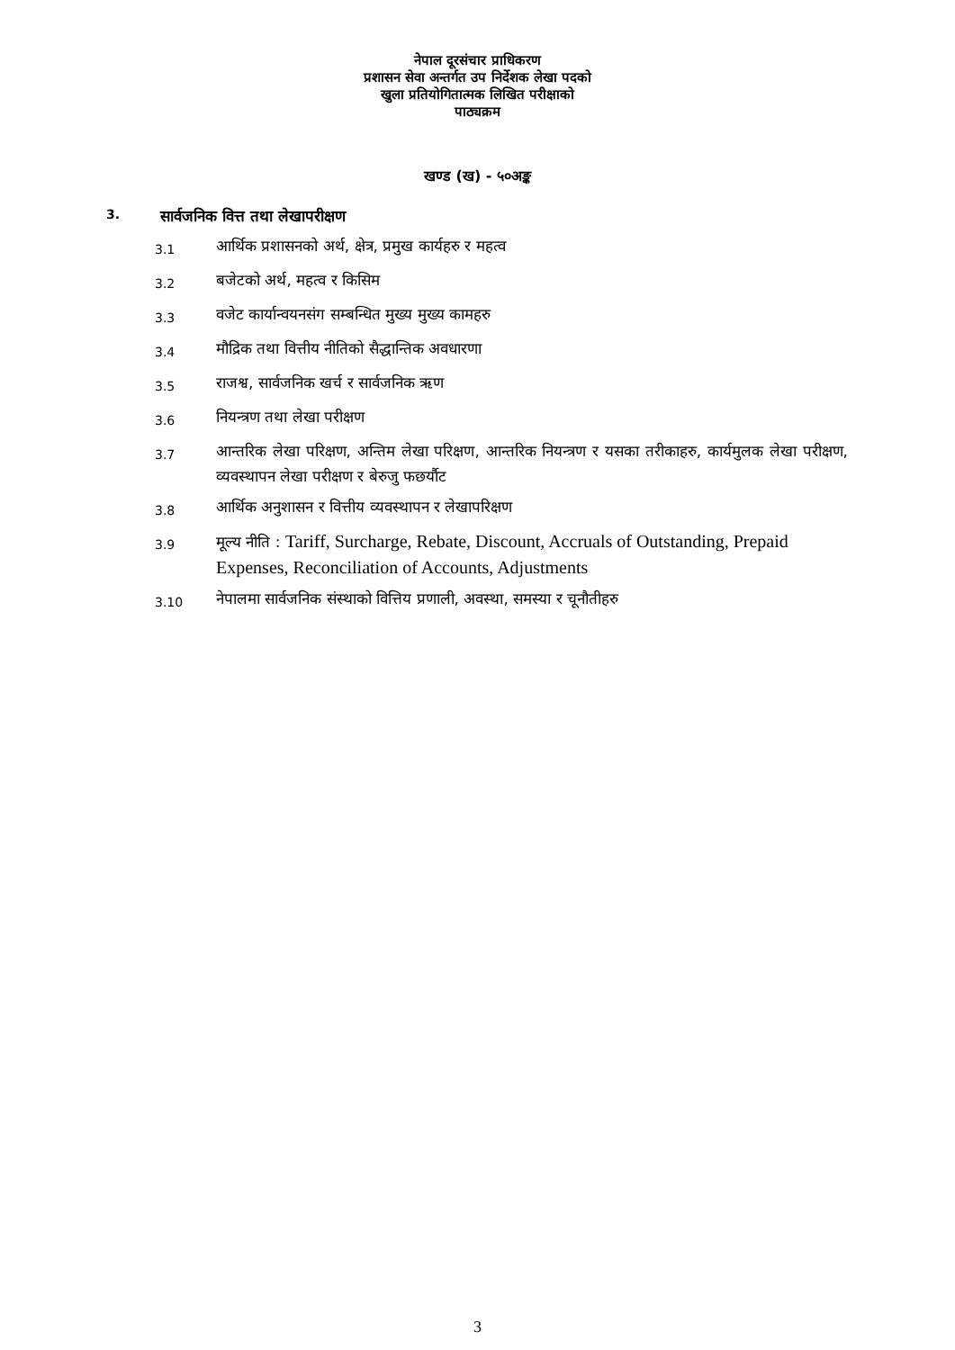नेपाल दूरसंचार प्राधिकरण
प्रशासन सेवा अन्तर्गत उप निर्देशक लेखा पदको
खुला प्रतियोगितात्मक लिखित परीक्षाको
पाठ्यक्रम
खण्ड (ख) - ५०अङ्क
3. सार्वजनिक वित्त तथा लेखापरीक्षण
3.1
आर्थिक प्रशासनको अर्थ, क्षेत्र, प्रमुख कार्यहरु र महत्व
3.2
बजेटको अर्थ, महत्व र किसिम
3.3
वजेट कार्यान्वयनसंग सम्बन्धित मुख्य मुख्य कामहरु
3.4
मौद्रिक तथा वित्तीय नीतिको सैद्धान्तिक अवधारणा
3.5
राजश्व, सार्वजनिक खर्च र सार्वजनिक ऋण
3.6
नियन्त्रण तथा लेखा परीक्षण
3.7
आन्तरिक लेखा परिक्षण, अन्तिम लेखा परिक्षण, आन्तरिक नियन्त्रण र यसका तरीकाहरु, कार्यमुलक लेखा परीक्षण, व्यवस्थापन लेखा परीक्षण र बेरुजु फछर्यौट
3.8
आर्थिक अनुशासन र वित्तीय व्यवस्थापन र लेखापरिक्षण
3.9
मूल्य नीति : Tariff, Surcharge, Rebate, Discount, Accruals of Outstanding, Prepaid Expenses, Reconciliation of Accounts, Adjustments
3.10
नेपालमा सार्वजनिक संस्थाको वित्तिय प्रणाली, अवस्था, समस्या र चूनौतीहरु
3